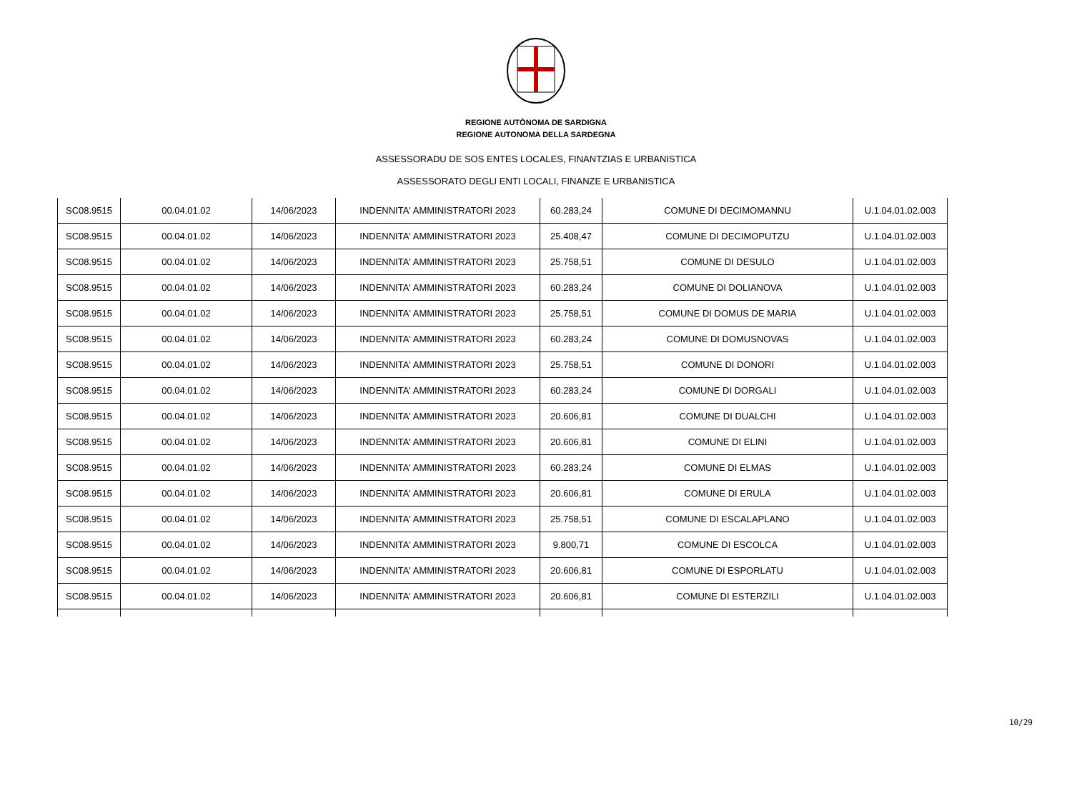REGIONE AUTÒNOMA DE SARDIGNA
REGIONE AUTONOMA DELLA SARDEGNA
ASSESSORADU DE SOS ENTES LOCALES, FINANTZIAS E URBANISTICA
ASSESSORATO DEGLI ENTI LOCALI, FINANZE E URBANISTICA
| SC08.9515 | 00.04.01.02 | 14/06/2023 | INDENNITA' AMMINISTRATORI 2023 | 60.283,24 | COMUNE DI DECIMOMANNU | U.1.04.01.02.003 |
| SC08.9515 | 00.04.01.02 | 14/06/2023 | INDENNITA' AMMINISTRATORI 2023 | 25.408,47 | COMUNE DI DECIMOPUTZU | U.1.04.01.02.003 |
| SC08.9515 | 00.04.01.02 | 14/06/2023 | INDENNITA' AMMINISTRATORI 2023 | 25.758,51 | COMUNE DI DESULO | U.1.04.01.02.003 |
| SC08.9515 | 00.04.01.02 | 14/06/2023 | INDENNITA' AMMINISTRATORI 2023 | 60.283,24 | COMUNE DI DOLIANOVA | U.1.04.01.02.003 |
| SC08.9515 | 00.04.01.02 | 14/06/2023 | INDENNITA' AMMINISTRATORI 2023 | 25.758,51 | COMUNE DI DOMUS DE MARIA | U.1.04.01.02.003 |
| SC08.9515 | 00.04.01.02 | 14/06/2023 | INDENNITA' AMMINISTRATORI 2023 | 60.283,24 | COMUNE DI DOMUSNOVAS | U.1.04.01.02.003 |
| SC08.9515 | 00.04.01.02 | 14/06/2023 | INDENNITA' AMMINISTRATORI 2023 | 25.758,51 | COMUNE DI DONORI | U.1.04.01.02.003 |
| SC08.9515 | 00.04.01.02 | 14/06/2023 | INDENNITA' AMMINISTRATORI 2023 | 60.283,24 | COMUNE DI DORGALI | U.1.04.01.02.003 |
| SC08.9515 | 00.04.01.02 | 14/06/2023 | INDENNITA' AMMINISTRATORI 2023 | 20.606,81 | COMUNE DI DUALCHI | U.1.04.01.02.003 |
| SC08.9515 | 00.04.01.02 | 14/06/2023 | INDENNITA' AMMINISTRATORI 2023 | 20.606,81 | COMUNE DI ELINI | U.1.04.01.02.003 |
| SC08.9515 | 00.04.01.02 | 14/06/2023 | INDENNITA' AMMINISTRATORI 2023 | 60.283,24 | COMUNE DI ELMAS | U.1.04.01.02.003 |
| SC08.9515 | 00.04.01.02 | 14/06/2023 | INDENNITA' AMMINISTRATORI 2023 | 20.606,81 | COMUNE DI ERULA | U.1.04.01.02.003 |
| SC08.9515 | 00.04.01.02 | 14/06/2023 | INDENNITA' AMMINISTRATORI 2023 | 25.758,51 | COMUNE DI ESCALAPLANO | U.1.04.01.02.003 |
| SC08.9515 | 00.04.01.02 | 14/06/2023 | INDENNITA' AMMINISTRATORI 2023 | 9.800,71 | COMUNE DI ESCOLCA | U.1.04.01.02.003 |
| SC08.9515 | 00.04.01.02 | 14/06/2023 | INDENNITA' AMMINISTRATORI 2023 | 20.606,81 | COMUNE DI ESPORLATU | U.1.04.01.02.003 |
| SC08.9515 | 00.04.01.02 | 14/06/2023 | INDENNITA' AMMINISTRATORI 2023 | 20.606,81 | COMUNE DI ESTERZILI | U.1.04.01.02.003 |
10/29